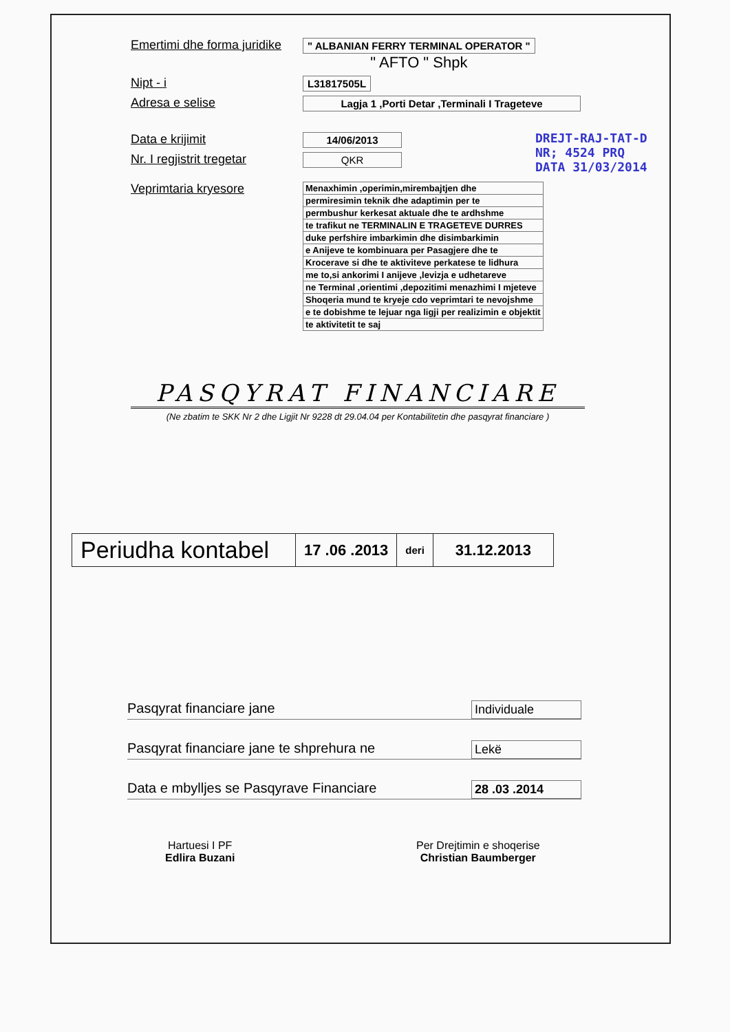Emertimi dhe forma juridike
" ALBANIAN FERRY TERMINAL OPERATOR "
" AFTO " Shpk
Nipt - i
L31817505L
Adresa e selise
Lagja 1 ,Porti Detar ,Terminali I Trageteve
Data e krijimit
14/06/2013
Nr. I regjistrit tregetar
QKR
Veprimtaria kryesore
| Menaxhimin ,operimin,mirembajtjen dhe |
| permiresimin teknik dhe adaptimin per te |
| permbushur kerkesat aktuale dhe te ardhshme |
| te trafikut ne TERMINALIN E TRAGETEVE DURRES |
| duke perfshire imbarkimin dhe disimbarkimin |
| e Anijeve te kombinuara per Pasagjere dhe te |
| Krocerave si dhe te aktiviteve perkatese te lidhura |
| me to,si ankorimi I anijeve ,levizja e udhetareve |
| ne Terminal ,orientimi ,depozitimi menazhimi I mjeteve |
| Shoqeria mund te kryeje cdo veprimtari te nevojshme |
| e te dobishme te lejuar nga ligji per realizimin e objektit |
| te aktivitetit te saj |
PASQYRAT FINANCIARE
(Ne zbatim te SKK Nr 2 dhe Ligjit Nr 9228 dt 29.04.04 per Kontabilitetin dhe pasqyrat financiare )
DREJT-RAJ-TAT-D
NR; 4524 PRQ
DATA 31/03/2014
| Periudha kontabel | 17 .06 .2013 | deri | 31.12.2013 |
Pasqyrat financiare jane Individuale
Pasqyrat financiare jane te shprehura ne Lekë
Data e mbylljes se Pasqyrave Financiare 28 .03 .2014
Hartuesi I PF
Edlira Buzani
Per Drejtimin e shoqerise
Christian Baumberger